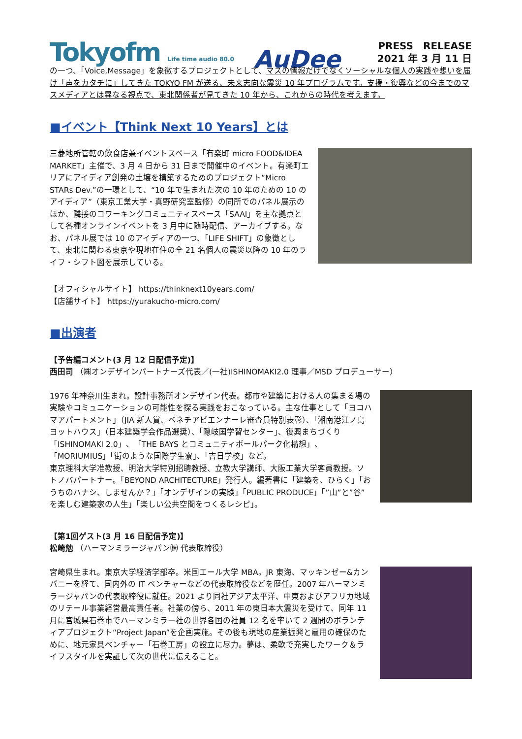Tokyofm Life time audio 80.0
AuDee
PRESS　RELEASE
2021 年 3 月 11 日
の一つ、「Voice,Message」を象徴するプロジェクトとして、マスの情報だけでなくソーシャルな個人の実践や想いを届け「声をカタチに」してきた TOKYO FM が送る、未来志向な震災 10 年プログラムです。支援・復興などの今までのマスメディアとは異なる視点で、東北関係者が見てきた 10 年から、これからの時代を考えます。
■イベント【Think Next 10 Years】とは
三菱地所管轄の飲食店兼イベントスペース「有楽町 micro FOOD&IDEA MARKET」主催で、3 月 4 日から 31 日まで開催中のイベント。有楽町エリアにアイディア創発の土壌を構築するためのプロジェクト“Micro STARs Dev.”の一環として、“10 年で生まれた次の 10 年のための 10 のアイディア”（東京工業大学・真野研究室監修）の同所でのパネル展示のほか、隣接のコワーキングコミュニティスペース「SAAI」を主な拠点として各種オンラインイベントを 3 月中に随時配信、アーカイブする。なお、パネル展では 10 のアイディアの一つ、「LIFE SHIFT」の象徴として、東北に関わる東京や現地在住の全 21 名個人の震災以降の 10 年のライフ・シフト図を展示している。
【オフィシャルサイト】 https://thinknext10years.com/
【店舗サイト】 https://yurakucho-micro.com/
■出演者
【予告編コメント(3 月 12 日配信予定)】
西田司 （㈱オンデザインパートナーズ代表／(一社)ISHINOMAKI2.0 理事／MSD プロデューサー）
1976 年神奈川生まれ。設計事務所オンデザイン代表。都市や建築における人の集まる場の実験やコミュニケーションの可能性を探る実践をおこなっている。主な仕事として「ヨコハマアパートメント」（JIA 新人賞、ベネチアビエンナーレ審査員特別表彰）、「湘南港江ノ島ヨットハウス」（日本建築学会作品選奨）、「隠岐国学習センター」、復興まちづくり「ISHINOMAKI 2.0」、「THE BAYS とコミュニティボールパーク化構想」、「MORIUMIUS」「街のような国際学生寮」、「吉日学校」など。
東京理科大学准教授、明治大学特別招聘教授、立教大学講師、大阪工業大学客員教授。ソトノバパートナー。「BEYOND ARCHITECTURE」発行人。編著書に「建築を、ひらく」「おうちのハナシ、しませんか？」「オンデザインの実験」「PUBLIC PRODUCE」「”山”と”谷”を楽しむ建築家の人生」「楽しい公共空間をつくるレシピ」。
【第1回ゲスト(3 月 16 日配信予定)】
松崎勉 （ハーマンミラージャパン㈱ 代表取締役）
宮崎県生まれ。東京大学経済学部卒。米国エール大学 MBA。JR 東海、マッキンゼー&カンパニーを経て、国内外の IT ベンチャーなどの代表取締役などを歴任。2007 年ハーマンミラージャパンの代表取締役に就任。2021 より同社アジア太平洋、中東およびアフリカ地域のリテール事業経営最高責任者。社業の傍ら、2011 年の東日本大震災を受けて、同年 11 月に宮城県石巻市でハーマンミラー社の世界各国の社員 12 名を率いて 2 週間のボランティアプロジェクト“Project Japan”を企画実施。その後も現地の産業振興と雇用の確保のために、地元家具ベンチャー「石巻工房」の設立に尽力。夢は、柔軟で充実したワーク＆ライフスタイルを実証して次の世代に伝えること。